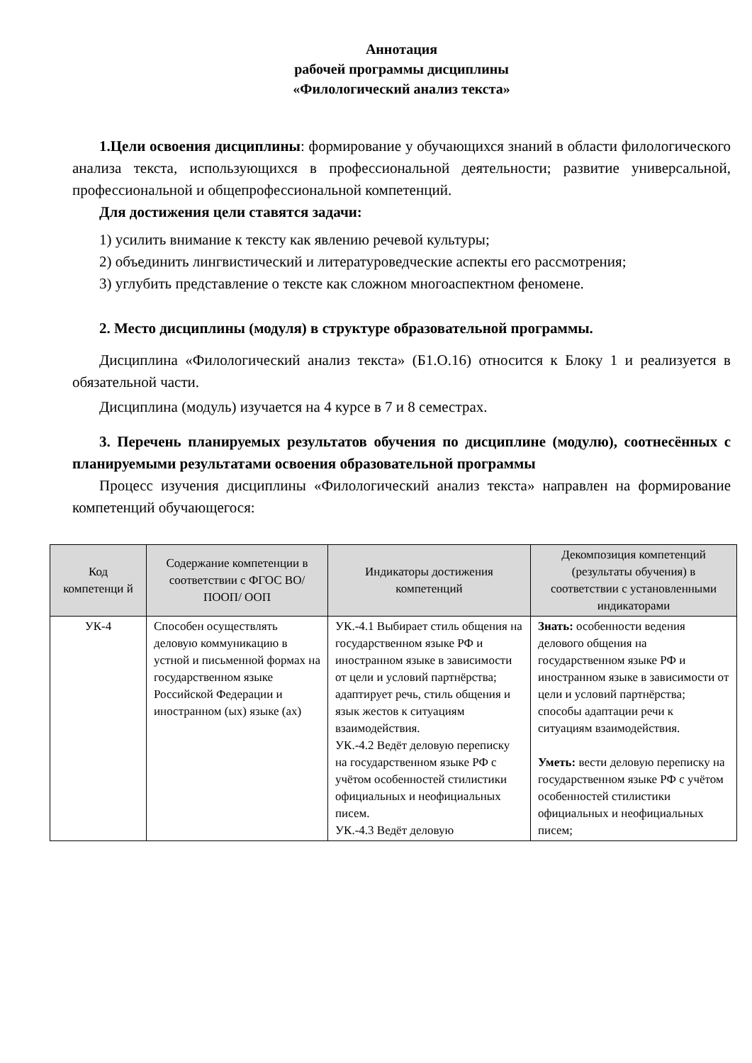Аннотация
рабочей программы дисциплины
«Филологический анализ текста»
1.Цели освоения дисциплины: формирование у обучающихся знаний в области филологического анализа текста, использующихся в профессиональной деятельности; развитие универсальной, профессиональной и общепрофессиональной компетенций.
Для достижения цели ставятся задачи:
1) усилить внимание к тексту как явлению речевой культуры;
2) объединить лингвистический и литературоведческие аспекты его рассмотрения;
3) углубить представление о тексте как сложном многоаспектном феномене.
2. Место дисциплины (модуля) в структуре образовательной программы.
Дисциплина «Филологический анализ текста» (Б1.О.16) относится к Блоку 1 и реализуется в обязательной части.
Дисциплина (модуль) изучается на 4 курсе в 7 и 8 семестрах.
3. Перечень планируемых результатов обучения по дисциплине (модулю), соотнесённых с планируемыми результатами освоения образовательной программы
Процесс изучения дисциплины «Филологический анализ текста» направлен на формирование компетенций обучающегося:
| Код компетенци й | Содержание компетенции в соответствии с ФГОС ВО/ ПООП/ ООП | Индикаторы достижения компетенций | Декомпозиция компетенций (результаты обучения) в соответствии с установленными индикаторами |
| --- | --- | --- | --- |
| УК-4 | Способен осуществлять деловую коммуникацию в устной и письменной формах на государственном языке Российской Федерации и иностранном (ых) языке (ах) | УК.-4.1 Выбирает стиль общения на государственном языке РФ и иностранном языке в зависимости от цели и условий партнёрства; адаптирует речь, стиль общения и язык жестов к ситуациям взаимодействия. УК.-4.2 Ведёт деловую переписку на государственном языке РФ с учётом особенностей стилистики официальных и неофициальных писем. УК.-4.3 Ведёт деловую | Знать: особенности ведения делового общения на государственном языке РФ и иностранном языке в зависимости от цели и условий партнёрства; способы адаптации речи к ситуациям взаимодействия. Уметь: вести деловую переписку на государственном языке РФ с учётом особенностей стилистики официальных и неофициальных писем; |